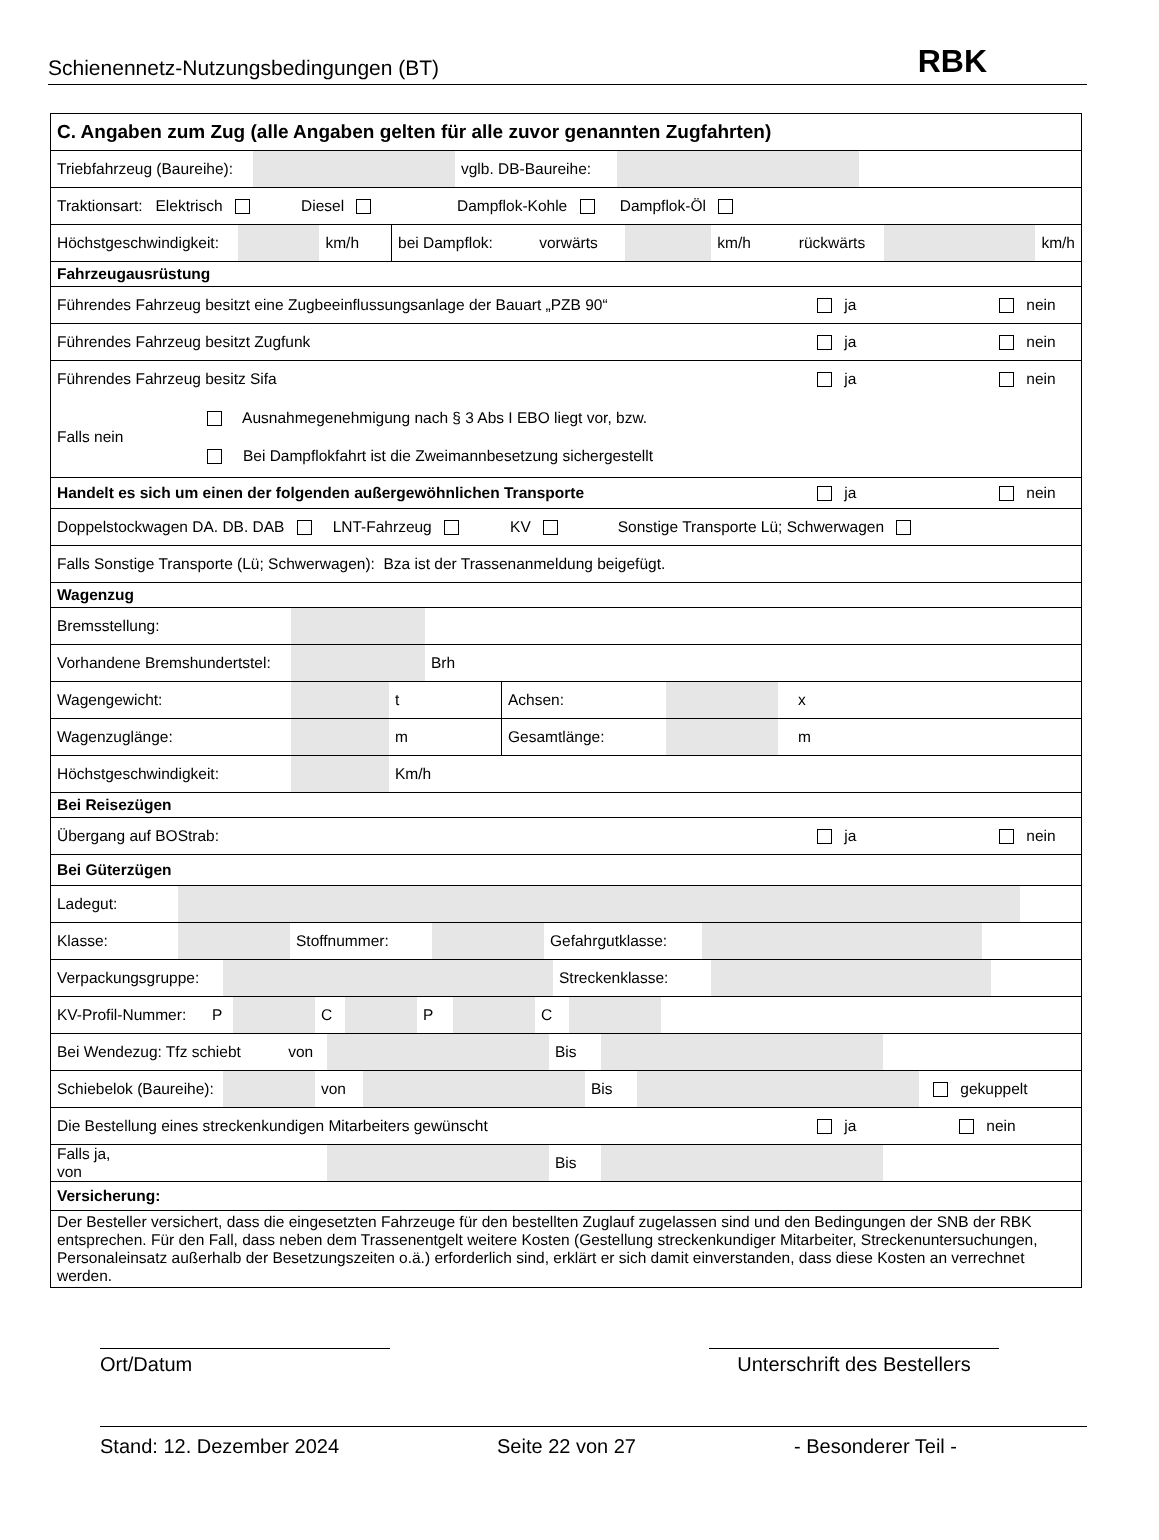Schienennetz-Nutzungsbedingungen (BT) RBK
C. Angaben zum Zug (alle Angaben gelten für alle zuvor genannten Zugfahrten)
Triebfahrzeug (Baureihe):
vglb. DB-Baureihe:
Traktionsart: Elektrisch Diesel Dampflok-Kohle Dampflok-Öl
Höchstgeschwindigkeit:
km/h bei Dampflok: vorwärts km/h
rückwärts
km/h
Fahrzeugausrüstung
Führendes Fahrzeug besitzt eine Zugbeeinflussungsanlage der Bauart „PZB 90“ ja nein
Führendes Fahrzeug besitzt Zugfunk ja nein
Führendes Fahrzeug besitz Sifa ja nein
Falls nein
Ausnahmegenehmigung nach § 3 Abs I EBO liegt vor, bzw.
Bei Dampflokfahrt ist die Zweimannbesetzung sichergestellt
Handelt es sich um einen der folgenden außergewöhnlichen Transporte ja nein
Doppelstockwagen DA. DB. DAB LNT-Fahrzeug KV Sonstige Transporte Lü; Schwerwagen
Falls Sonstige Transporte (Lü; Schwerwagen): Bza ist der Trassenanmeldung beigefügt.
Wagenzug
Bremsstellung:
Vorhandene Bremshundertstel:
Brh
Wagengewicht: t Achsen: x
Wagenzuglänge: m Gesamtlänge: m
Höchstgeschwindigkeit: Km/h
Bei Reisezügen
Übergang auf BOStrab: ja nein
Bei Güterzügen
Ladegut:
Klasse: Stoffnummer:
Gefahrgutklasse:
Verpackungsgruppe:
Streckenklasse:
KV-Profil-Nummer: P
C P C
Bei Wendezug: Tfz schiebt von
Bis
Schiebelok (Baureihe):
von Bis gekuppelt
Die Bestellung eines streckenkundigen Mitarbeiters gewünscht ja nein
Falls ja, von
Bis
Versicherung:
Der Besteller versichert, dass die eingesetzten Fahrzeuge für den bestellten Zuglauf zugelassen sind und den Bedingungen der SNB der RBK entsprechen. Für den Fall, dass neben dem Trassenentgelt weitere Kosten (Gestellung streckenkundiger Mitarbeiter, Streckenuntersuchungen, Personaleinsatz außerhalb der Besetzungszeiten o.ä.) erforderlich sind, erklärt er sich damit einverstanden, dass diese Kosten an verrechnet werden.
Ort/Datum Unterschrift des Bestellers
Stand: 12. Dezember 2024 Seite 22 von 27 - Besonderer Teil -